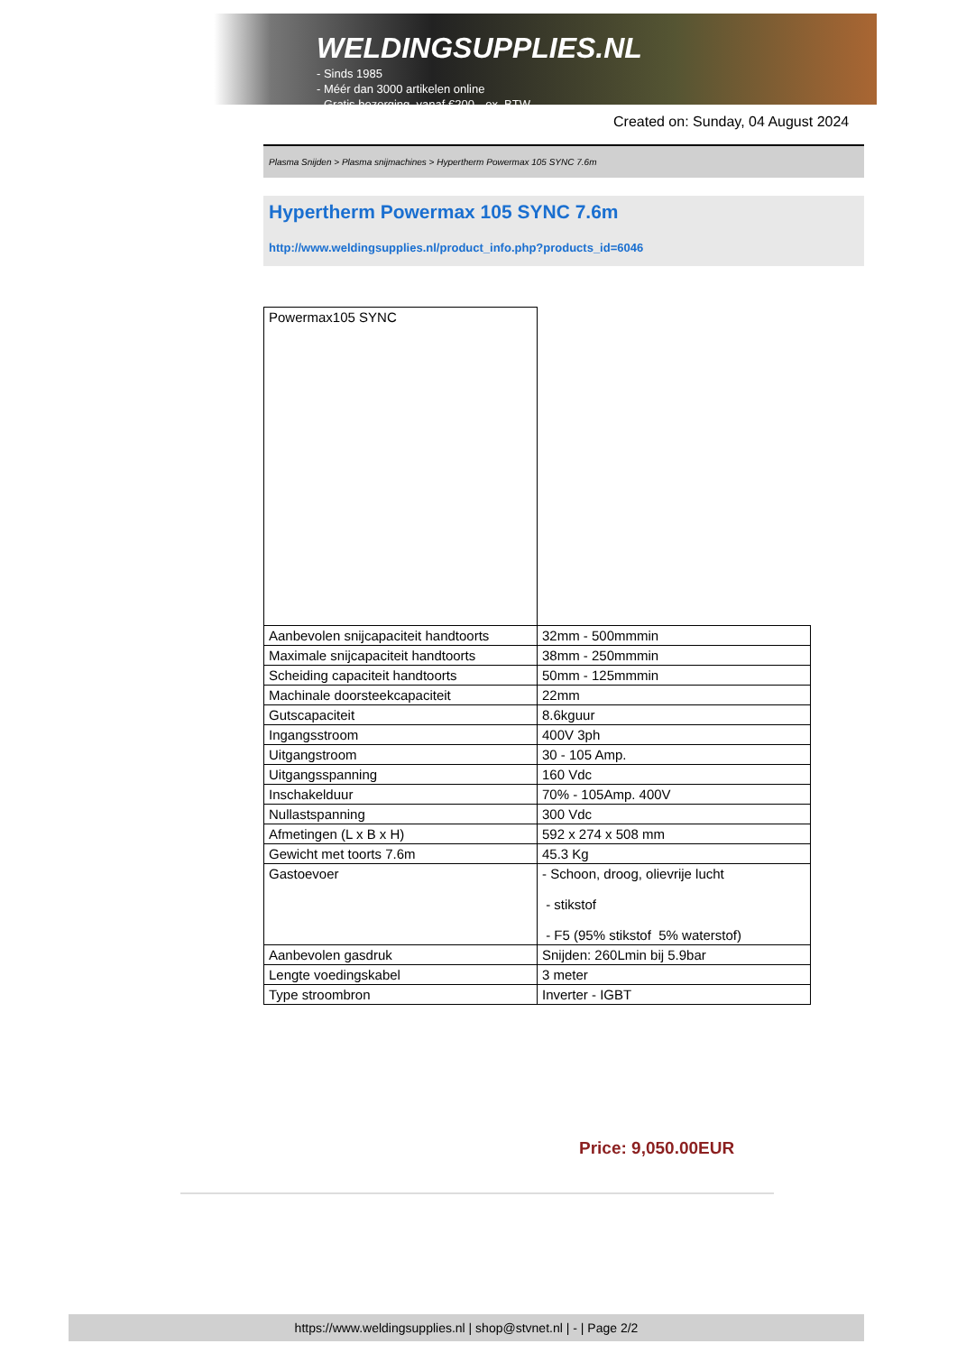WELDINGSUPPLIES.NL
- Sinds 1985
- Méér dan 3000 artikelen online
- Gratis bezorging, vanaf €200,--ex. BTW
Created on: Sunday, 04 August 2024
Plasma Snijden > Plasma snijmachines > Hypertherm Powermax 105 SYNC 7.6m
Hypertherm Powermax 105 SYNC 7.6m
http://www.weldingsupplies.nl/product_info.php?products_id=6046
| Powermax105 SYNC | |
| Aanbevolen snijcapaciteit handtoorts | 32mm - 500mmmin |
| Maximale snijcapaciteit handtoorts | 38mm - 250mmmin |
| Scheiding capaciteit handtoorts | 50mm - 125mmmin |
| Machinale doorsteekcapaciteit | 22mm |
| Gutscapaciteit | 8.6kguur |
| Ingangsstroom | 400V 3ph |
| Uitgangstroom | 30 - 105 Amp. |
| Uitgangsspanning | 160 Vdc |
| Inschakelduur | 70% - 105Amp. 400V |
| Nullastspanning | 300 Vdc |
| Afmetingen (L x B x H) | 592 x 274 x 508 mm |
| Gewicht met toorts 7.6m | 45.3 Kg |
| Gastoevoer | - Schoon, droog, olievrije lucht - stikstof - F5 (95% stikstof 5% waterstof) |
| Aanbevolen gasdruk | Snijden: 260Lmin bij 5.9bar |
| Lengte voedingskabel | 3 meter |
| Type stroombron | Inverter - IGBT |
Price: 9,050.00EUR
https://www.weldingsupplies.nl | shop@stvnet.nl | - | Page 2/2